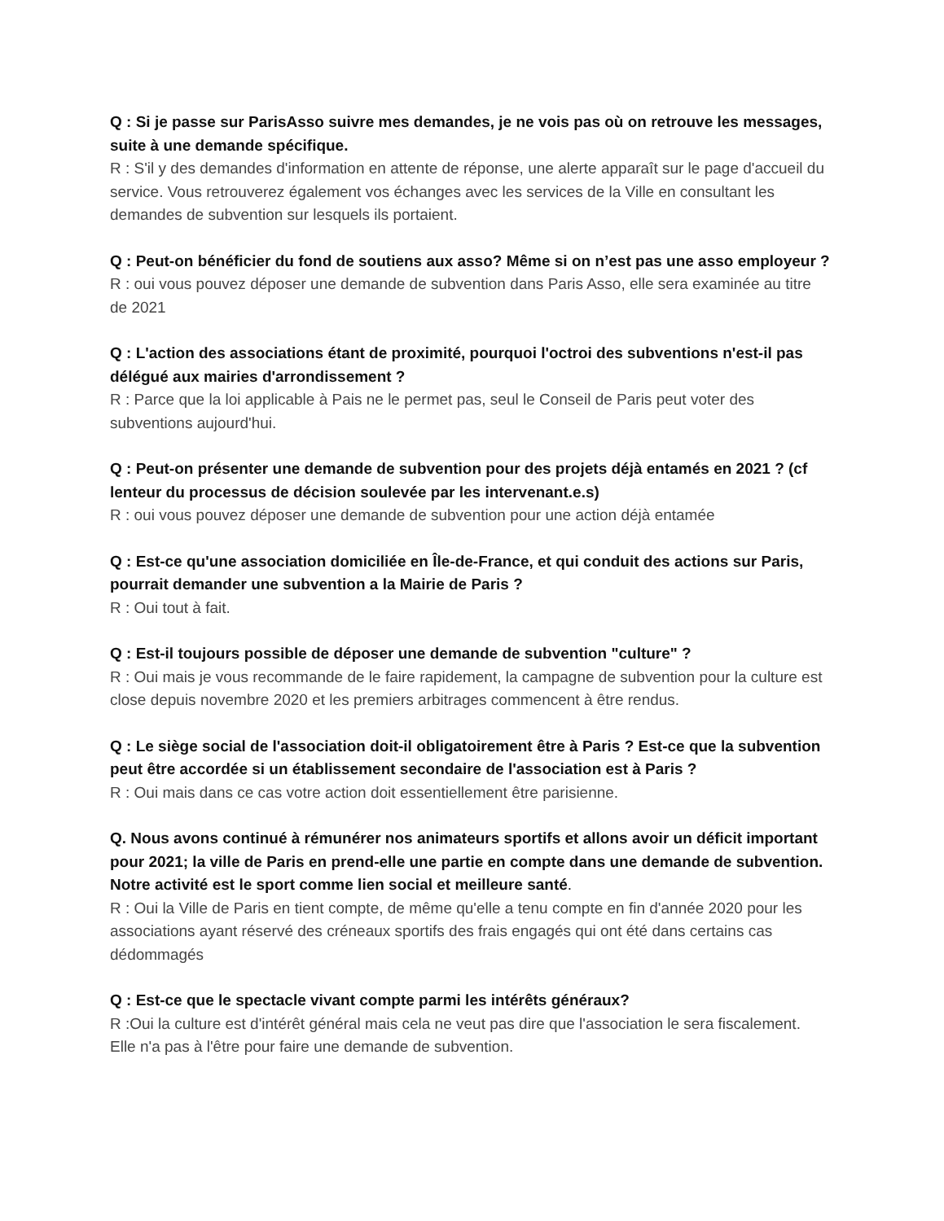Q : Si je passe sur ParisAsso suivre mes demandes, je ne vois pas où on retrouve les messages, suite à une demande spécifique.
R : S'il y des demandes d'information en attente de réponse, une alerte apparaît sur le page d'accueil du service. Vous retrouverez également vos échanges avec les services de la Ville en consultant les demandes de subvention sur lesquels ils portaient.
Q : Peut-on bénéficier du fond de soutiens aux asso? Même si on n’est pas une asso employeur ?
R : oui vous pouvez déposer une demande de subvention dans Paris Asso, elle sera examinée au titre de 2021
Q : L'action des associations étant de proximité, pourquoi l'octroi des subventions n'est-il pas délégué aux mairies d'arrondissement ?
R : Parce que la loi applicable à Pais ne le permet pas, seul le Conseil de Paris peut voter des subventions aujourd'hui.
Q : Peut-on présenter une demande de subvention pour des projets déjà entamés en 2021 ? (cf lenteur du processus de décision soulevée par les intervenant.e.s)
R : oui vous pouvez déposer une demande de subvention pour une action déjà entamée
Q : Est-ce qu'une association domiciliée en Île-de-France, et qui conduit des actions sur Paris, pourrait demander une subvention a la Mairie de Paris ?
R : Oui tout à fait.
Q : Est-il toujours possible de déposer une demande de subvention "culture" ?
R : Oui mais je vous recommande de le faire rapidement, la campagne de subvention pour la culture est close depuis novembre 2020 et les premiers arbitrages commencent à être rendus.
Q : Le siège social de l'association doit-il obligatoirement être à Paris ? Est-ce que la subvention peut être accordée si un établissement secondaire de l'association est à Paris ?
R : Oui mais dans ce cas votre action doit essentiellement être parisienne.
Q. Nous avons continué à rémunérer nos animateurs sportifs et allons avoir un déficit important pour 2021; la ville de Paris en prend-elle une partie en compte dans une demande de subvention. Notre activité est le sport comme lien social et meilleure santé.
R : Oui la Ville de Paris en tient compte, de même qu'elle a tenu compte en fin d'année 2020 pour les associations ayant réservé des créneaux sportifs des frais engagés qui ont été dans certains cas dédommagés
Q : Est-ce que le spectacle vivant compte parmi les intérêts généraux?
R :Oui la culture est d'intérêt général mais cela ne veut pas dire que l'association le sera fiscalement. Elle n'a pas à l'être pour faire une demande de subvention.